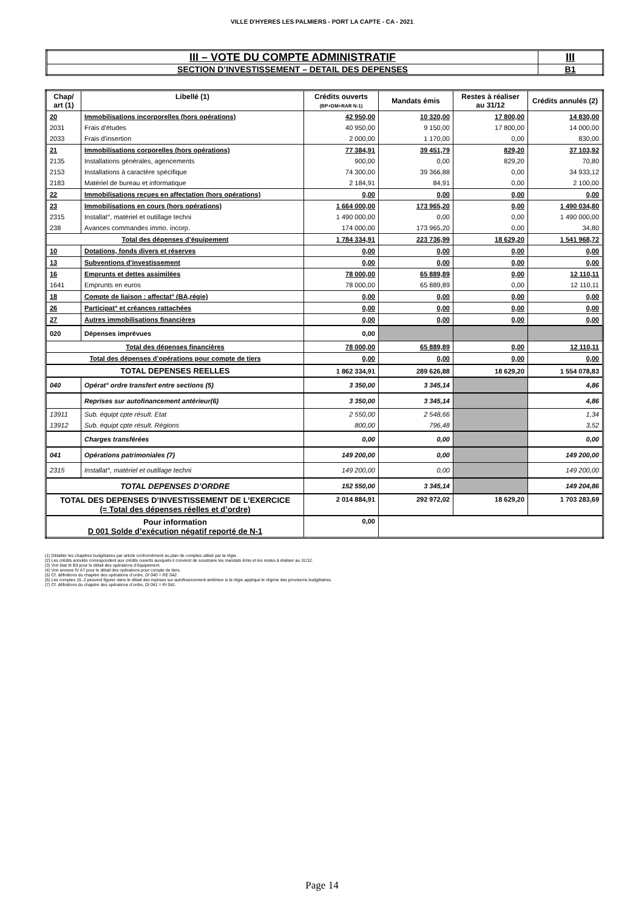VILLE D'HYERES LES PALMIERS - PORT LA CAPTE - CA - 2021
| III – VOTE DU COMPTE ADMINISTRATIF | III |
| SECTION D’INVESTISSEMENT – DETAIL DES DEPENSES | B1 |
| Chap/ art (1) | Libellé (1) | Crédits ouverts (BP+DM+RAR N-1) | Mandats émis | Restes à réaliser au 31/12 | Crédits annulés (2) |
| --- | --- | --- | --- | --- | --- |
| 20 | Immobilisations incorporelles (hors opérations) | 42 950,00 | 10 320,00 | 17 800,00 | 14 830,00 |
| 2031 | Frais d'études | 40 950,00 | 9 150,00 | 17 800,00 | 14 000,00 |
| 2033 | Frais d'insertion | 2 000,00 | 1 170,00 | 0,00 | 830,00 |
| 21 | Immobilisations corporelles (hors opérations) | 77 384,91 | 39 451,79 | 829,20 | 37 103,92 |
| 2135 | Installations générales, agencements | 900,00 | 0,00 | 829,20 | 70,80 |
| 2153 | Installations à caractère spécifique | 74 300,00 | 39 366,88 | 0,00 | 34 933,12 |
| 2183 | Matériel de bureau et informatique | 2 184,91 | 84,91 | 0,00 | 2 100,00 |
| 22 | Immobilisations reçues en affectation (hors opérations) | 0,00 | 0,00 | 0,00 | 0,00 |
| 23 | Immobilisations en cours (hors opérations) | 1 664 000,00 | 173 965,20 | 0,00 | 1 490 034,80 |
| 2315 | Installat°, matériel et outillage techni | 1 490 000,00 | 0,00 | 0,00 | 1 490 000,00 |
| 238 | Avances commandes immo. incorp. | 174 000,00 | 173 965,20 | 0,00 | 34,80 |
| Total des dépenses d’équipement | | 1 784 334,91 | 223 736,99 | 18 629,20 | 1 541 968,72 |
| 10 | Dotations, fonds divers et réserves | 0,00 | 0,00 | 0,00 | 0,00 |
| 13 | Subventions d'investissement | 0,00 | 0,00 | 0,00 | 0,00 |
| 16 | Emprunts et dettes assimilées | 78 000,00 | 65 889,89 | 0,00 | 12 110,11 |
| 1641 | Emprunts en euros | 78 000,00 | 65 889,89 | 0,00 | 12 110,11 |
| 18 | Compte de liaison : affectat° (BA,régie) | 0,00 | 0,00 | 0,00 | 0,00 |
| 26 | Participat° et créances rattachées | 0,00 | 0,00 | 0,00 | 0,00 |
| 27 | Autres immobilisations financières | 0,00 | 0,00 | 0,00 | 0,00 |
| 020 | Dépenses imprévues | 0,00 | | | |
| Total des dépenses financières | | 78 000,00 | 65 889,89 | 0,00 | 12 110,11 |
| Total des dépenses d’opérations pour compte de tiers | | 0,00 | 0,00 | 0,00 | 0,00 |
| TOTAL DEPENSES REELLES | | 1 862 334,91 | 289 626,88 | 18 629,20 | 1 554 078,83 |
| 040 | Opérat° ordre transfert entre sections (5) | 3 350,00 | 3 345,14 | | 4,86 |
| | Reprises sur autofinancement antérieur(6) | 3 350,00 | 3 345,14 | | 4,86 |
| 13911 | Sub. équipt cpte résult. Etat | 2 550,00 | 2 548,66 | | 1,34 |
| 13912 | Sub. équipt cpte résult. Régions | 800,00 | 796,48 | | 3,52 |
| | Charges transférées | 0,00 | 0,00 | | 0,00 |
| 041 | Opérations patrimoniales (7) | 149 200,00 | 0,00 | | 149 200,00 |
| 2315 | Installat°, matériel et outillage techni | 149 200,00 | 0,00 | | 149 200,00 |
| TOTAL DEPENSES D’ORDRE | | 152 550,00 | 3 345,14 | | 149 204,86 |
| TOTAL DES DEPENSES D’INVESTISSEMENT DE L’EXERCICE (= Total des dépenses réelles et d’ordre) | | 2 014 884,91 | 292 972,02 | 18 629,20 | 1 703 283,69 |
| Pour information D 001 Solde d’exécution négatif reporté de N-1 | | 0,00 | | | |
(1) Détailler les chapitres budgétaires par article conformément au plan de comptes utilisé par la régie.
(2) Les crédits annulés correspondent aux crédits ouverts auxquels il convient de soustraire les mandats émis et les restes à réaliser au 31/12.
(3) Voir état III B3 pour le détail des opérations d’équipement.
(4) Voir annexe IV A7 pour le détail des opérations pour compte de tiers.
(5) Cf. définitions du chapitre des opérations d’ordre, DI 040 = RE 042.
(6) Les comptes 15..2 peuvent figurer dans le détail des reprises sur autofinancement antérieur si la régie applique le régime des provisions budgétaires.
(7) Cf. définitions du chapitre des opérations d’ordre, DI 041 = RI 041.
Page 14